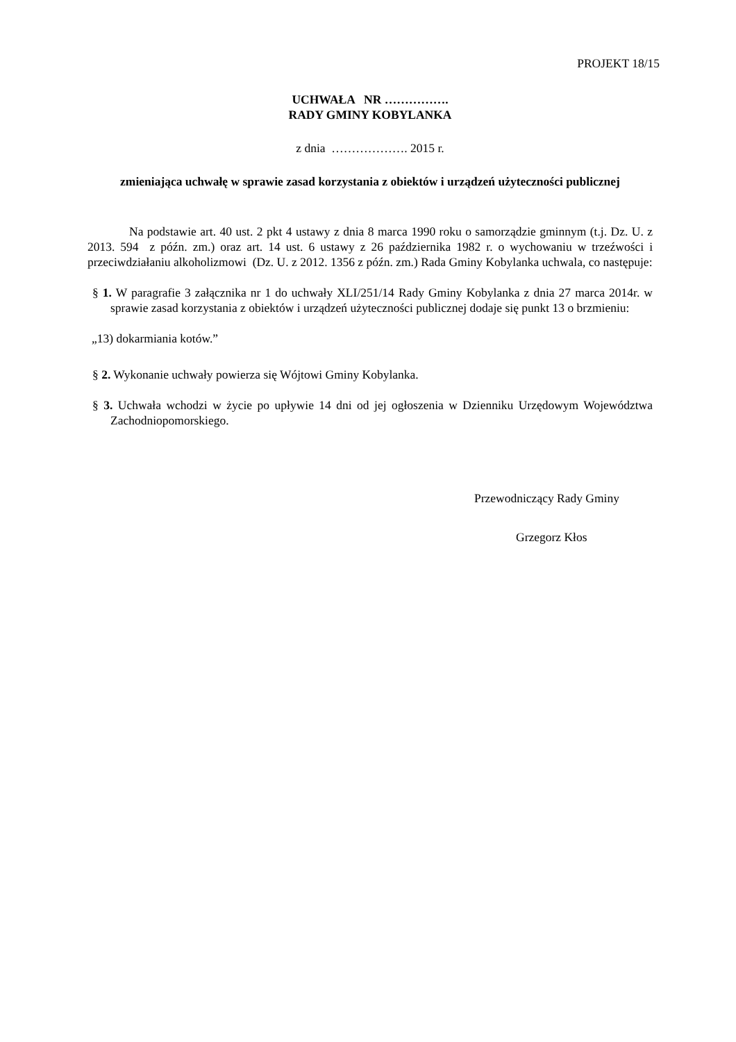PROJEKT 18/15
UCHWAŁA NR …………….
RADY GMINY KOBYLANKA
z dnia ………………. 2015 r.
zmieniająca uchwałę w sprawie zasad korzystania z obiektów i urządzeń użyteczności publicznej
Na podstawie art. 40 ust. 2 pkt 4 ustawy z dnia 8 marca 1990 roku o samorządzie gminnym (t.j. Dz. U. z 2013. 594 z późn. zm.) oraz art. 14 ust. 6 ustawy z 26 października 1982 r. o wychowaniu w trzeźwości i przeciwdziałaniu alkoholizmowi (Dz. U. z 2012. 1356 z późn. zm.) Rada Gminy Kobylanka uchwala, co następuje:
§ 1. W paragrafie 3 załącznika nr 1 do uchwały XLI/251/14 Rady Gminy Kobylanka z dnia 27 marca 2014r. w sprawie zasad korzystania z obiektów i urządzeń użyteczności publicznej dodaje się punkt 13 o brzmieniu:
„13) dokarmiania kotów.”
§ 2. Wykonanie uchwały powierza się Wójtowi Gminy Kobylanka.
§ 3. Uchwała wchodzi w życie po upływie 14 dni od jej ogłoszenia w Dzienniku Urzędowym Województwa Zachodniopomorskiego.
Przewodniczący Rady Gminy
Grzegorz Kłos